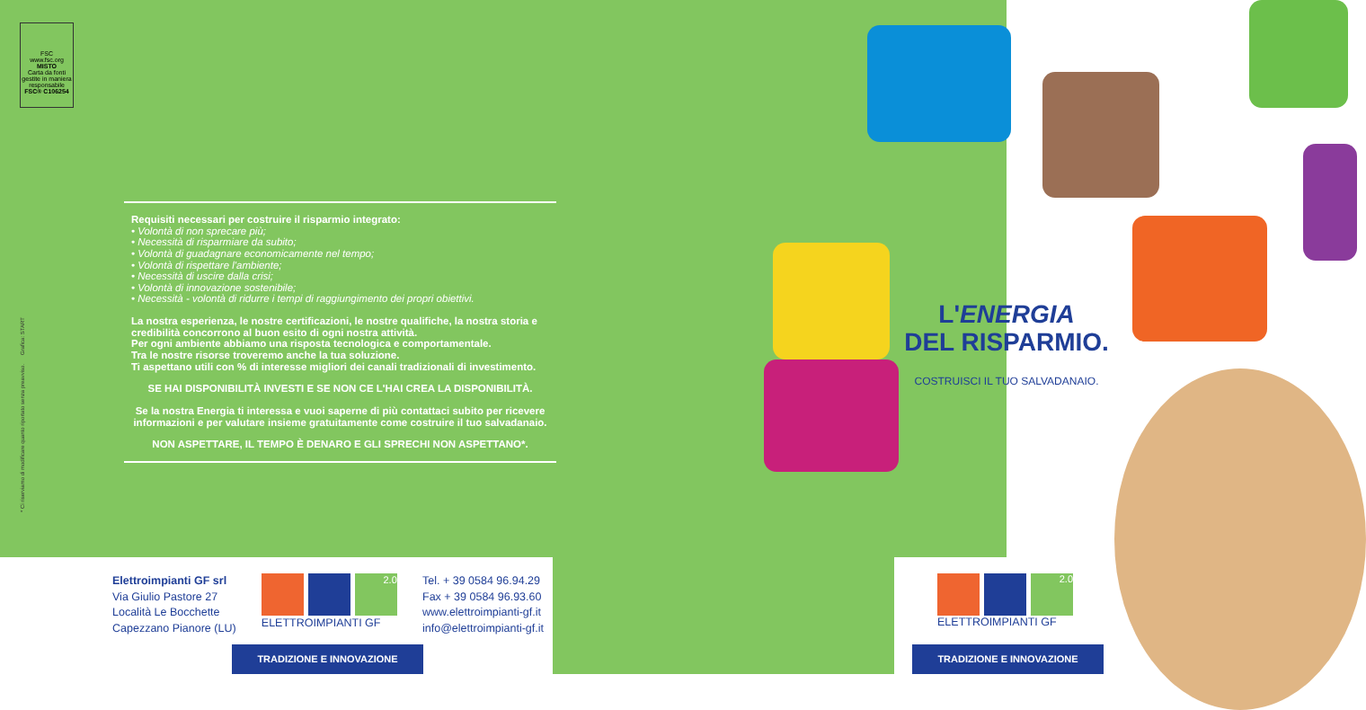FSC
www.fsc.org
MISTO
Carta da fonti gestite in maniera responsabile
FSC® C106254
* Ci riserviamo di modificare quanto riportato senza preavviso. Grafica: START
Requisiti necessari per costruire il risparmio integrato:
• Volontà di non sprecare più;
• Necessità di risparmiare da subito;
• Volontà di guadagnare economicamente nel tempo;
• Volontà di rispettare l'ambiente;
• Necessità di uscire dalla crisi;
• Volontà di innovazione sostenibile;
• Necessità - volontà di ridurre i tempi di raggiungimento dei propri obiettivi.
La nostra esperienza, le nostre certificazioni, le nostre qualifiche, la nostra storia e credibilità concorrono al buon esito di ogni nostra attività.
Per ogni ambiente abbiamo una risposta tecnologica e comportamentale.
Tra le nostre risorse troveremo anche la tua soluzione.
Ti aspettano utili con % di interesse migliori dei canali tradizionali di investimento.
SE HAI DISPONIBILITÀ INVESTI E SE NON CE L'HAI CREA LA DISPONIBILITÀ.
Se la nostra Energia ti interessa e vuoi saperne di più contattaci subito per ricevere informazioni e per valutare insieme gratuitamente come costruire il tuo salvadanaio.
NON ASPETTARE, IL TEMPO È DENARO E GLI SPRECHI NON ASPETTANO*.
L'ENERGIA
DEL RISPARMIO.
COSTRUISCI IL TUO SALVADANAIO.
Elettroimpianti GF srl
Via Giulio Pastore 27
Località Le Bocchette
Capezzano Pianore (LU)
2.0
ELETTROIMPIANTI GF
Tel. + 39 0584 96.94.29
Fax + 39 0584 96.93.60
www.elettroimpianti-gf.it
info@elettroimpianti-gf.it
2.0
ELETTROIMPIANTI GF
TRADIZIONE E INNOVAZIONE TRADIZIONE E INNOVAZIONE